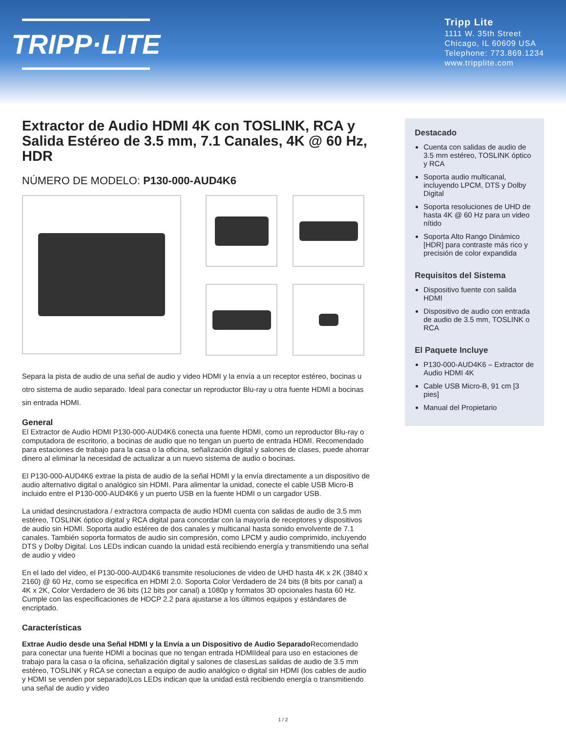TRIPP·LITE
Tripp Lite
1111 W. 35th Street
Chicago, IL 60609 USA
Telephone: 773.869.1234
www.tripplite.com
Extractor de Audio HDMI 4K con TOSLINK, RCA y Salida Estéreo de 3.5 mm, 7.1 Canales, 4K @ 60 Hz, HDR
NÚMERO DE MODELO: P130-000-AUD4K6
Separa la pista de audio de una señal de audio y video HDMI y la envía a un receptor estéreo, bocinas u otro sistema de audio separado. Ideal para conectar un reproductor Blu-ray u otra fuente HDMI a bocinas sin entrada HDMI.
General
El Extractor de Audio HDMI P130-000-AUD4K6 conecta una fuente HDMI, como un reproductor Blu-ray o computadora de escritorio, a bocinas de audio que no tengan un puerto de entrada HDMI. Recomendado para estaciones de trabajo para la casa o la oficina, señalización digital y salones de clases, puede ahorrar dinero al eliminar la necesidad de actualizar a un nuevo sistema de audio o bocinas.
El P130-000-AUD4K6 extrae la pista de audio de la señal HDMI y la envía directamente a un dispositivo de audio alternativo digital o analógico sin HDMI. Para alimentar la unidad, conecte el cable USB Micro-B incluido entre el P130-000-AUD4K6 y un puerto USB en la fuente HDMI o un cargador USB.
La unidad desincrustadora / extractora compacta de audio HDMI cuenta con salidas de audio de 3.5 mm estéreo, TOSLINK óptico digital y RCA digital para concordar con la mayoría de receptores y dispositivos de audio sin HDMI. Soporta audio estéreo de dos canales y multicanal hasta sonido envolvente de 7.1 canales. También soporta formatos de audio sin compresión, como LPCM y audio comprimido, incluyendo DTS y Dolby Digital. Los LEDs indican cuando la unidad está recibiendo energía y transmitiendo una señal de audio y video
En el lado del video, el P130-000-AUD4K6 transmite resoluciones de video de UHD hasta 4K x 2K (3840 x 2160) @ 60 Hz, como se especifica en HDMI 2.0. Soporta Color Verdadero de 24 bits (8 bits por canal) a 4K x 2K, Color Verdadero de 36 bits (12 bits por canal) a 1080p y formatos 3D opcionales hasta 60 Hz. Cumple con las especificaciones de HDCP 2.2 para ajustarse a los últimos equipos y estándares de encriptado.
Características
Extrae Audio desde una Señal HDMI y la Envía a un Dispositivo de Audio Separado Recomendado para conectar una fuente HDMI a bocinas que no tengan entrada HDMIIdeal para uso en estaciones de trabajo para la casa o la oficina, señalización digital y salones de clasesLas salidas de audio de 3.5 mm estéreo, TOSLINK y RCA se conectan a equipo de audio analógico o digital sin HDMI (los cables de audio y HDMI se venden por separado)Los LEDs indican que la unidad está recibiendo energía o transmitiendo una señal de audio y video
Destacado
Cuenta con salidas de audio de 3.5 mm estéreo, TOSLINK óptico y RCA
Soporta audio multicanal, incluyendo LPCM, DTS y Dolby Digital
Soporta resoluciones de UHD de hasta 4K @ 60 Hz para un video nítido
Soporta Alto Rango Dinámico [HDR] para contraste más rico y precisión de color expandida
Requisitos del Sistema
Dispositivo fuente con salida HDMI
Dispositivo de audio con entrada de audio de 3.5 mm, TOSLINK o RCA
El Paquete Incluye
P130-000-AUD4K6 – Extractor de Audio HDMI 4K
Cable USB Micro-B, 91 cm [3 pies]
Manual del Propietario
1 / 2